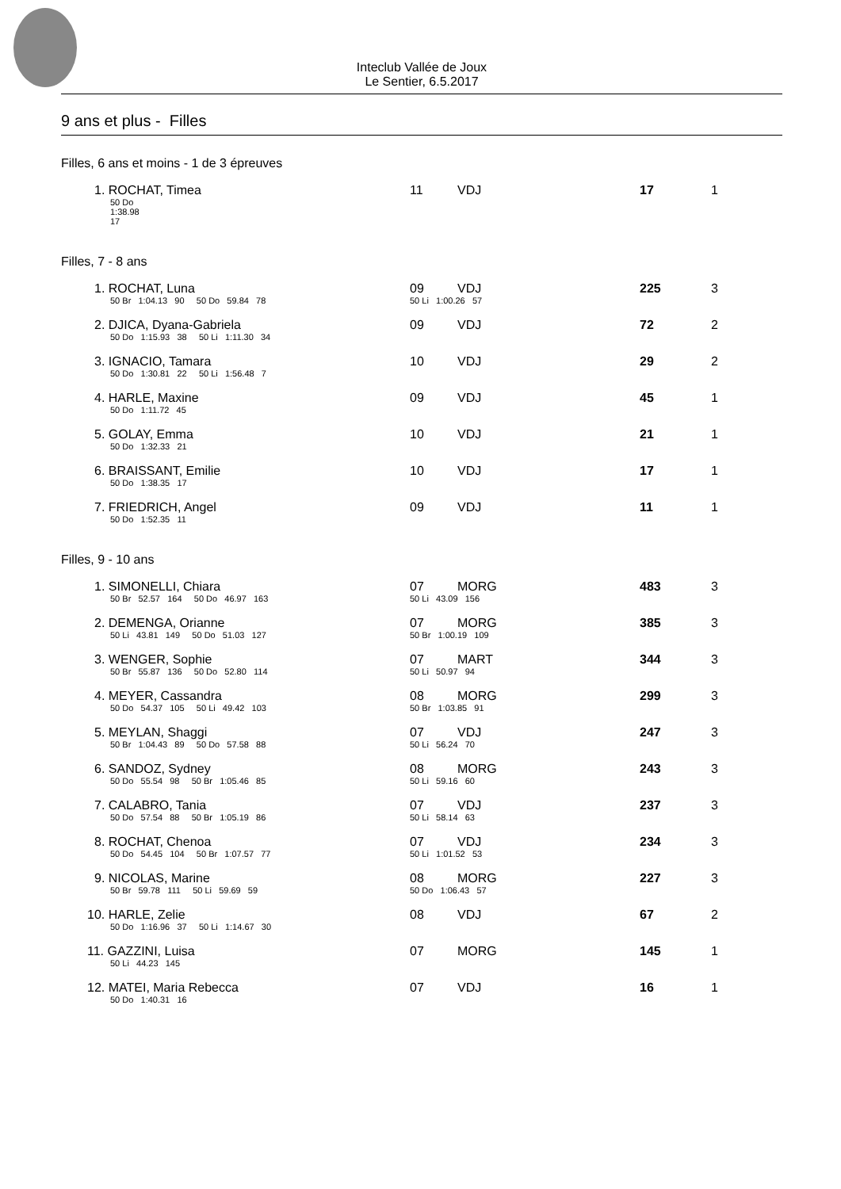Inteclub Vallée de Joux
Le Sentier, 6.5.2017
9 ans et plus - Filles
| Filles, 6 ans et moins - 1 de 3 épreuves | | | | | | |
| 1. ROCHAT, Timea | | 11 | VDJ | | 17 | 1 |
| 50 Do 1:38.98 17 | | | | | | |
| Filles, 7 - 8 ans | | | | | | |
| 1. ROCHAT, Luna | | 09 | VDJ | | 225 | 3 |
| 50 Br 1:04.13 90 50 Do 59.84 78 | | 50 Li 1:00.26 57 | | | | |
| 2. DJICA, Dyana-Gabriela | | 09 | VDJ | | 72 | 2 |
| 50 Do 1:15.93 38 50 Li 1:11.30 34 | | | | | | |
| 3. IGNACIO, Tamara | | 10 | VDJ | | 29 | 2 |
| 50 Do 1:30.81 22 50 Li 1:56.48 7 | | | | | | |
| 4. HARLE, Maxine | | 09 | VDJ | | 45 | 1 |
| 50 Do 1:11.72 45 | | | | | | |
| 5. GOLAY, Emma | | 10 | VDJ | | 21 | 1 |
| 50 Do 1:32.33 21 | | | | | | |
| 6. BRAISSANT, Emilie | | 10 | VDJ | | 17 | 1 |
| 50 Do 1:38.35 17 | | | | | | |
| 7. FRIEDRICH, Angel | | 09 | VDJ | | 11 | 1 |
| 50 Do 1:52.35 11 | | | | | | |
| Filles, 9 - 10 ans | | | | | | |
| 1. SIMONELLI, Chiara | | 07 | MORG | | 483 | 3 |
| 50 Br 52.57 164 50 Do 46.97 163 | | 50 Li 43.09 156 | | | | |
| 2. DEMENGA, Orianne | | 07 | MORG | | 385 | 3 |
| 50 Li 43.81 149 50 Do 51.03 127 | | 50 Br 1:00.19 109 | | | | |
| 3. WENGER, Sophie | | 07 | MART | | 344 | 3 |
| 50 Br 55.87 136 50 Do 52.80 114 | | 50 Li 50.97 94 | | | | |
| 4. MEYER, Cassandra | | 08 | MORG | | 299 | 3 |
| 50 Do 54.37 105 50 Li 49.42 103 | | 50 Br 1:03.85 91 | | | | |
| 5. MEYLAN, Shaggi | | 07 | VDJ | | 247 | 3 |
| 50 Br 1:04.43 89 50 Do 57.58 88 | | 50 Li 56.24 70 | | | | |
| 6. SANDOZ, Sydney | | 08 | MORG | | 243 | 3 |
| 50 Do 55.54 98 50 Br 1:05.46 85 | | 50 Li 59.16 60 | | | | |
| 7. CALABRO, Tania | | 07 | VDJ | | 237 | 3 |
| 50 Do 57.54 88 50 Br 1:05.19 86 | | 50 Li 58.14 63 | | | | |
| 8. ROCHAT, Chenoa | | 07 | VDJ | | 234 | 3 |
| 50 Do 54.45 104 50 Br 1:07.57 77 | | 50 Li 1:01.52 53 | | | | |
| 9. NICOLAS, Marine | | 08 | MORG | | 227 | 3 |
| 50 Br 59.78 111 50 Li 59.69 59 | | 50 Do 1:06.43 57 | | | | |
| 10. HARLE, Zelie | | 08 | VDJ | | 67 | 2 |
| 50 Do 1:16.96 37 50 Li 1:14.67 30 | | | | | | |
| 11. GAZZINI, Luisa | | 07 | MORG | | 145 | 1 |
| 50 Li 44.23 145 | | | | | | |
| 12. MATEI, Maria Rebecca | | 07 | VDJ | | 16 | 1 |
| 50 Do 1:40.31 16 | | | | | | |